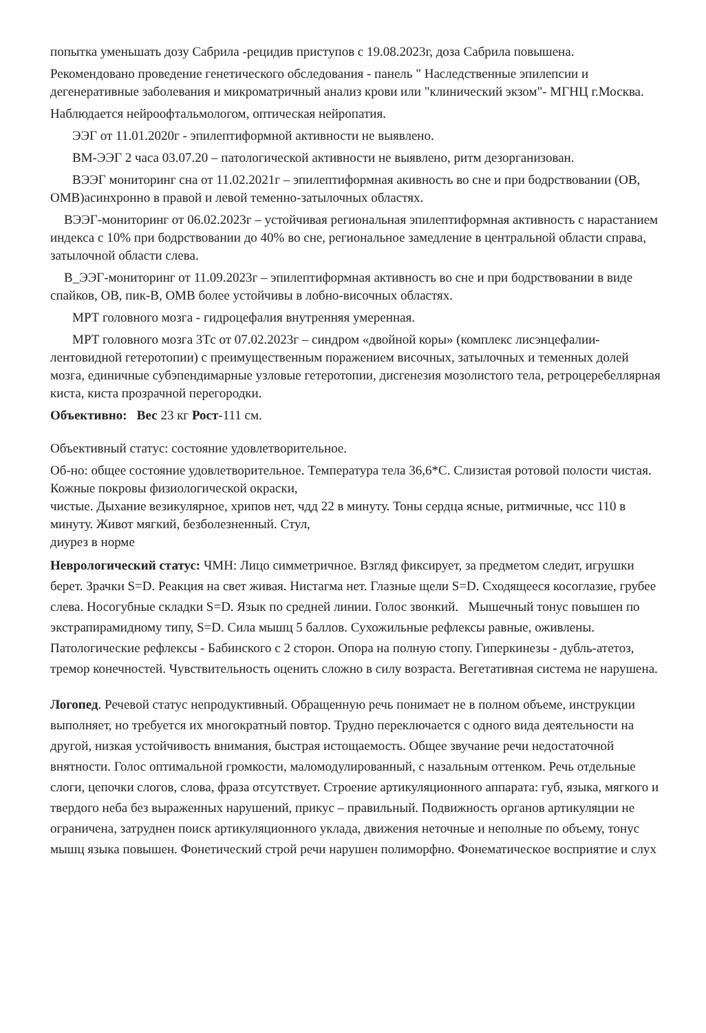попытка уменьшать дозу Сабрила -рецидив приступов с 19.08.2023г, доза Сабрила повышена.
Рекомендовано проведение генетического обследования - панель " Наследственные эпилепсии и дегенеративные заболевания и микроматричный анализ крови или "клинический экзом"- МГНЦ г.Москва.
Наблюдается нейроофтальмологом, оптическая нейропатия.
ЭЭГ от 11.01.2020г - эпилептиформной активности не выявлено.
ВМ-ЭЭГ 2 часа 03.07.20 – патологической активности не выявлено, ритм дезорганизован.
ВЭЭГ мониторинг сна от 11.02.2021г – эпилептиформная акивность во сне и при бодрствовании (ОВ, ОМВ)асинхронно в правой и левой теменно-затылочных областях.
ВЭЭГ-мониторинг от 06.02.2023г – устойчивая региональная эпилептиформная активность с нарастанием индекса с 10% при бодрствовании до 40% во сне, региональное замедление в центральной области справа, затылочной области слева.
В_ЭЭГ-мониторинг от 11.09.2023г – эпилептиформная активность во сне и при бодрствовании в виде спайков, ОВ, пик-В, ОМВ более устойчивы в лобно-височных областях.
МРТ головного мозга - гидроцефалия внутренняя умеренная.
МРТ головного мозга 3Тс от 07.02.2023г – синдром «двойной коры» (комплекс лисэнцефалии- лентовидной гетеротопии) с преимущественным поражением височных, затылочных и теменных долей мозга, единичные субэпендимарные узловые гетеротопии, дисгенезия мозолистого тела, ретроцеребеллярная киста, киста прозрачной перегородки.
Объективно: Вес 23 кг Рост-111 см.
Объективный статус: состояние удовлетворительное.
Об-но: общее состояние удовлетворительное. Температура тела 36,6*С. Слизистая ротовой полости чистая. Кожные покровы физиологической окраски,
чистые. Дыхание везикулярное, хрипов нет, чдд 22 в минуту. Тоны сердца ясные, ритмичные, чсс 110 в минуту. Живот мягкий, безболезненный. Стул,
диурез в норме
Неврологический статус: ЧМН: Лицо симметричное. Взгляд фиксирует, за предметом следит, игрушки берет. Зрачки S=D. Реакция на свет живая. Нистагма нет. Глазные щели S=D. Сходящееся косоглазие, грубее слева. Носогубные складки S=D. Язык по средней линии. Голос звонкий. Мышечный тонус повышен по экстрапирамидному типу, S=D. Сила мышц 5 баллов. Сухожильные рефлексы равные, оживлены. Патологические рефлексы - Бабинского с 2 сторон. Опора на полную стопу. Гиперкинезы - дубль-атетоз, тремор конечностей. Чувствительность оценить сложно в силу возраста. Вегетативная система не нарушена.
Логопед. Речевой статус непродуктивный. Обращенную речь понимает не в полном объеме, инструкции выполняет, но требуется их многократный повтор. Трудно переключается с одного вида деятельности на другой, низкая устойчивость внимания, быстрая истощаемость. Общее звучание речи недостаточной внятности. Голос оптимальной громкости, маломодулированный, с назальным оттенком. Речь отдельные слоги, цепочки слогов, слова, фраза отсутствует. Строение артикуляционного аппарата: губ, языка, мягкого и твердого неба без выраженных нарушений, прикус – правильный. Подвижность органов артикуляции не ограничена, затруднен поиск артикуляционного уклада, движения неточные и неполные по объему, тонус мышц языка повышен. Фонетический строй речи нарушен полиморфно. Фонематическое восприятие и слух